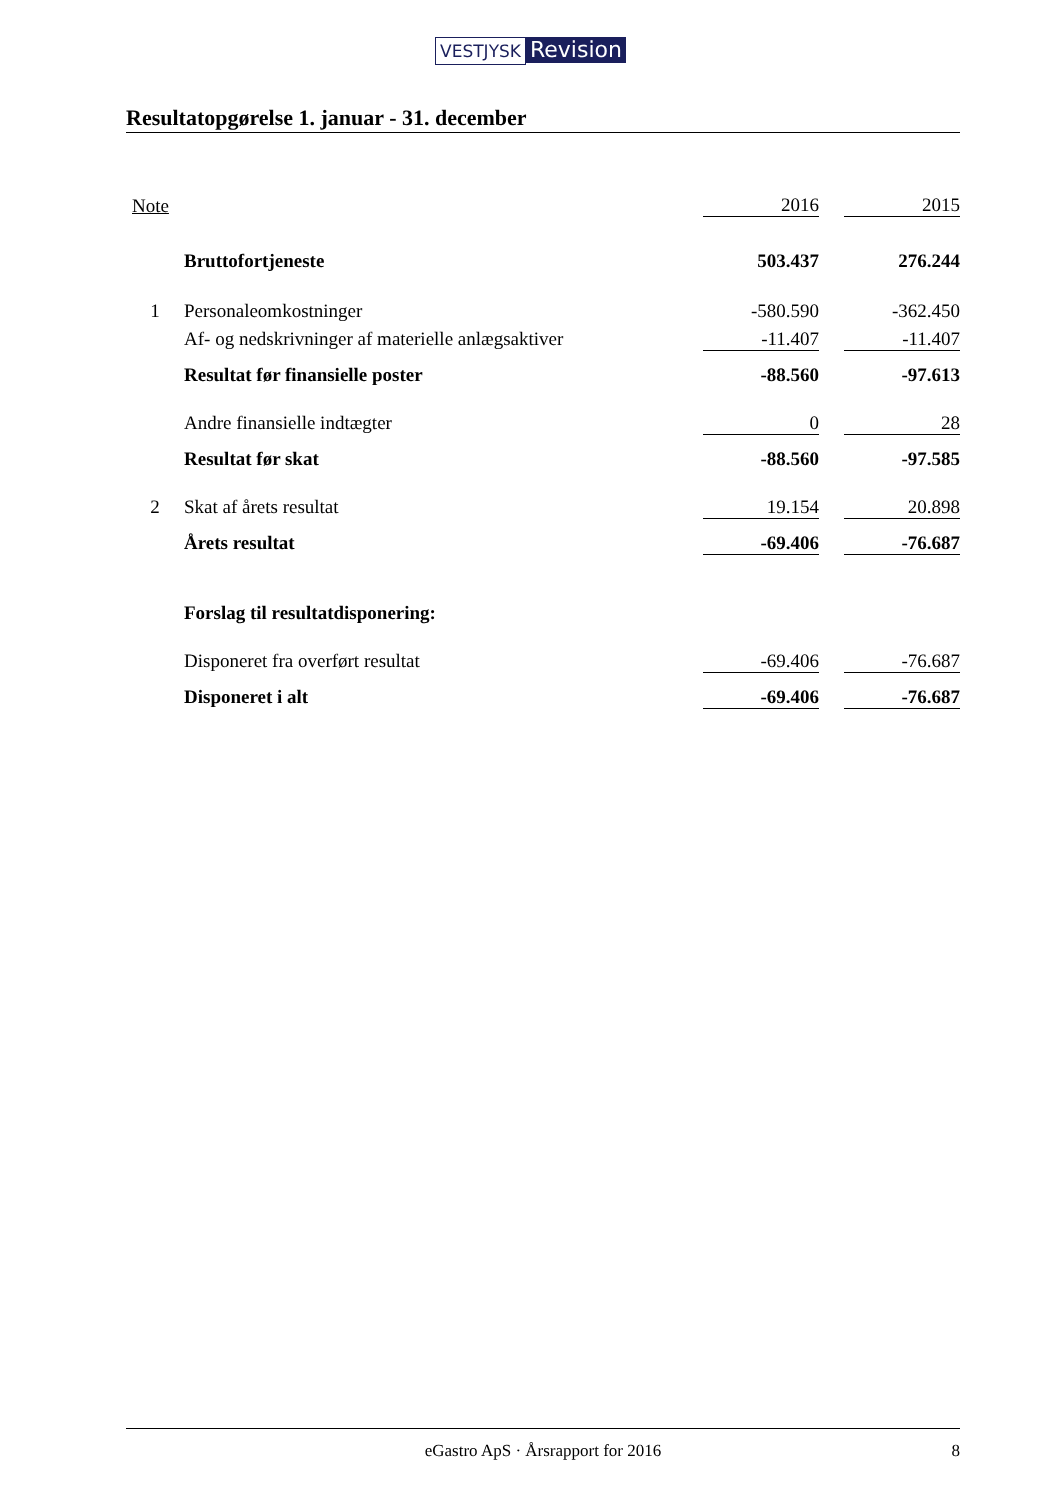VESTJYSK Revision
Resultatopgørelse 1. januar - 31. december
| Note | | 2016 | | 2015 |
| | Bruttofortjeneste | 503.437 | | 276.244 |
| 1 | Personaleomkostninger | -580.590 | | -362.450 |
| | Af- og nedskrivninger af materielle anlægsaktiver | -11.407 | | -11.407 |
| | Resultat før finansielle poster | -88.560 | | -97.613 |
| | Andre finansielle indtægter | 0 | | 28 |
| | Resultat før skat | -88.560 | | -97.585 |
| 2 | Skat af årets resultat | 19.154 | | 20.898 |
| | Årets resultat | -69.406 | | -76.687 |
| | Forslag til resultatdisponering: | | | |
| | Disponeret fra overført resultat | -69.406 | | -76.687 |
| | Disponeret i alt | -69.406 | | -76.687 |
eGastro ApS · Årsrapport for 2016 8